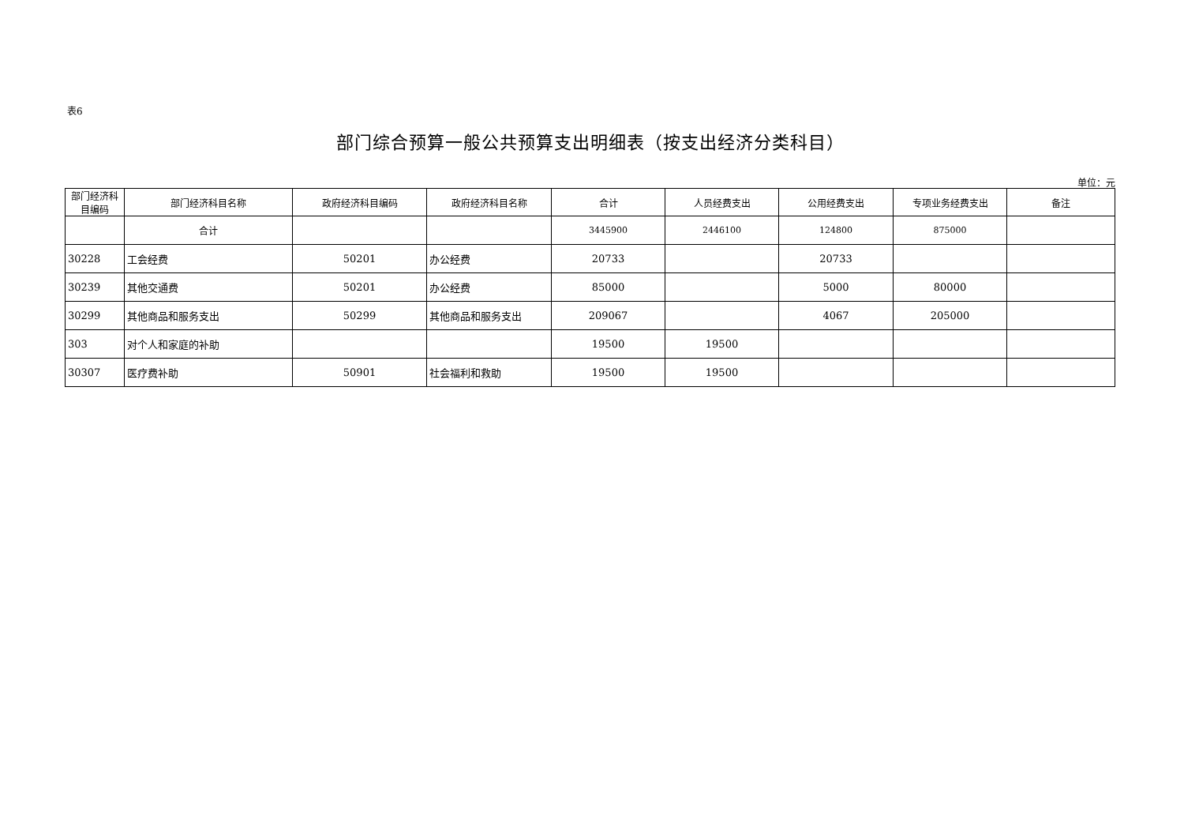表6
部门综合预算一般公共预算支出明细表（按支出经济分类科目）
单位：元
| 部门经济科目编码 | 部门经济科目名称 | 政府经济科目编码 | 政府经济科目名称 | 合计 | 人员经费支出 | 公用经费支出 | 专项业务经费支出 | 备注 |
| --- | --- | --- | --- | --- | --- | --- | --- | --- |
| | 合计 | | | 3445900 | 2446100 | 124800 | 875000 | |
| 30228 | 工会经费 | 50201 | 办公经费 | 20733 | | 20733 | | |
| 30239 | 其他交通费 | 50201 | 办公经费 | 85000 | | 5000 | 80000 | |
| 30299 | 其他商品和服务支出 | 50299 | 其他商品和服务支出 | 209067 | | 4067 | 205000 | |
| 303 | 对个人和家庭的补助 | | | 19500 | 19500 | | | |
| 30307 | 医疗费补助 | 50901 | 社会福利和救助 | 19500 | 19500 | | | |